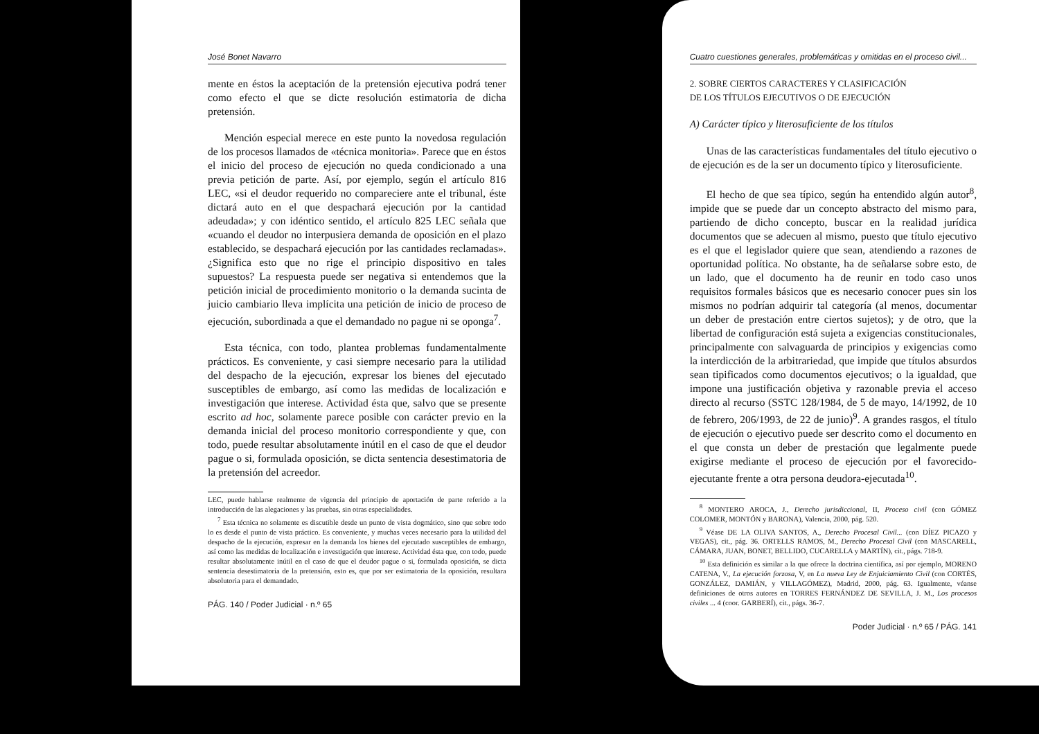José Bonet Navarro
mente en éstos la aceptación de la pretensión ejecutiva podrá tener como efecto el que se dicte resolución estimatoria de dicha pretensión.
Mención especial merece en este punto la novedosa regulación de los procesos llamados de «técnica monitoria». Parece que en éstos el inicio del proceso de ejecución no queda condicionado a una previa petición de parte. Así, por ejemplo, según el artículo 816 LEC, «si el deudor requerido no compareciere ante el tribunal, éste dictará auto en el que despachará ejecución por la cantidad adeudada»; y con idéntico sentido, el artículo 825 LEC señala que «cuando el deudor no interpusiera demanda de oposición en el plazo establecido, se despachará ejecución por las cantidades reclamadas». ¿Significa esto que no rige el principio dispositivo en tales supuestos? La respuesta puede ser negativa si entendemos que la petición inicial de procedimiento monitorio o la demanda sucinta de juicio cambiario lleva implícita una petición de inicio de proceso de ejecución, subordinada a que el demandado no pague ni se oponga<sup>7</sup>.
Esta técnica, con todo, plantea problemas fundamentalmente prácticos. Es conveniente, y casi siempre necesario para la utilidad del despacho de la ejecución, expresar los bienes del ejecutado susceptibles de embargo, así como las medidas de localización e investigación que interese. Actividad ésta que, salvo que se presente escrito ad hoc, solamente parece posible con carácter previo en la demanda inicial del proceso monitorio correspondiente y que, con todo, puede resultar absolutamente inútil en el caso de que el deudor pague o si, formulada oposición, se dicta sentencia desestimatoria de la pretensión del acreedor.
LEC, puede hablarse realmente de vigencia del principio de aportación de parte referido a la introducción de las alegaciones y las pruebas, sin otras especialidades.
<sup>7</sup> Esta técnica no solamente es discutible desde un punto de vista dogmático, sino que sobre todo lo es desde el punto de vista práctico. Es conveniente, y muchas veces necesario para la utilidad del despacho de la ejecución, expresar en la demanda los bienes del ejecutado susceptibles de embargo, así como las medidas de localización e investigación que interese. Actividad ésta que, con todo, puede resultar absolutamente inútil en el caso de que el deudor pague o si, formulada oposición, se dicta sentencia desestimatoria de la pretensión, esto es, que por ser estimatoria de la oposición, resultara absolutoria para el demandado.
PÁG. 140 / Poder Judicial · n.º 65
Cuatro cuestiones generales, problemáticas y omitidas en el proceso civil...
2. SOBRE CIERTOS CARACTERES Y CLASIFICACIÓN
DE LOS TÍTULOS EJECUTIVOS O DE EJECUCIÓN
A) Carácter típico y literosuficiente de los títulos
Unas de las características fundamentales del título ejecutivo o de ejecución es de la ser un documento típico y literosuficiente.
El hecho de que sea típico, según ha entendido algún autor<sup>8</sup>, impide que se puede dar un concepto abstracto del mismo para, partiendo de dicho concepto, buscar en la realidad jurídica documentos que se adecuen al mismo, puesto que título ejecutivo es el que el legislador quiere que sean, atendiendo a razones de oportunidad política. No obstante, ha de señalarse sobre esto, de un lado, que el documento ha de reunir en todo caso unos requisitos formales básicos que es necesario conocer pues sin los mismos no podrían adquirir tal categoría (al menos, documentar un deber de prestación entre ciertos sujetos); y de otro, que la libertad de configuración está sujeta a exigencias constitucionales, principalmente con salvaguarda de principios y exigencias como la interdicción de la arbitrariedad, que impide que títulos absurdos sean tipificados como documentos ejecutivos; o la igualdad, que impone una justificación objetiva y razonable previa el acceso directo al recurso (SSTC 128/1984, de 5 de mayo, 14/1992, de 10 de febrero, 206/1993, de 22 de junio)<sup>9</sup>. A grandes rasgos, el título de ejecución o ejecutivo puede ser descrito como el documento en el que consta un deber de prestación que legalmente puede exigirse mediante el proceso de ejecución por el favorecido-ejecutante frente a otra persona deudora-ejecutada<sup>10</sup>.
<sup>8</sup> MONTERO AROCA, J., Derecho jurisdiccional, II, Proceso civil (con GÓMEZ COLOMER, MONTÓN y BARONA), Valencia, 2000, pág. 520.
<sup>9</sup> Véase DE LA OLIVA SANTOS, A., Derecho Procesal Civil... (con DÍEZ PICAZO y VEGAS), cit., pág. 36. ORTELLS RAMOS, M., Derecho Procesal Civil (con MASCARELL, CÁMARA, JUAN, BONET, BELLIDO, CUCARELLA y MARTÍN), cit., págs. 718-9.
<sup>10</sup> Esta definición es similar a la que ofrece la doctrina científica, así por ejemplo, MORENO CATENA, V., La ejecución forzosa, V, en La nueva Ley de Enjuiciamiento Civil (con CORTÉS, GONZÁLEZ, DAMIÁN, y VILLAGÓMEZ), Madrid, 2000, pág. 63. Igualmente, véanse definiciones de otros autores en TORRES FERNÁNDEZ DE SEVILLA, J. M., Los procesos civiles ... 4 (coor. GARBERÍ), cit., págs. 36-7.
Poder Judicial · n.º 65 / PÁG. 141